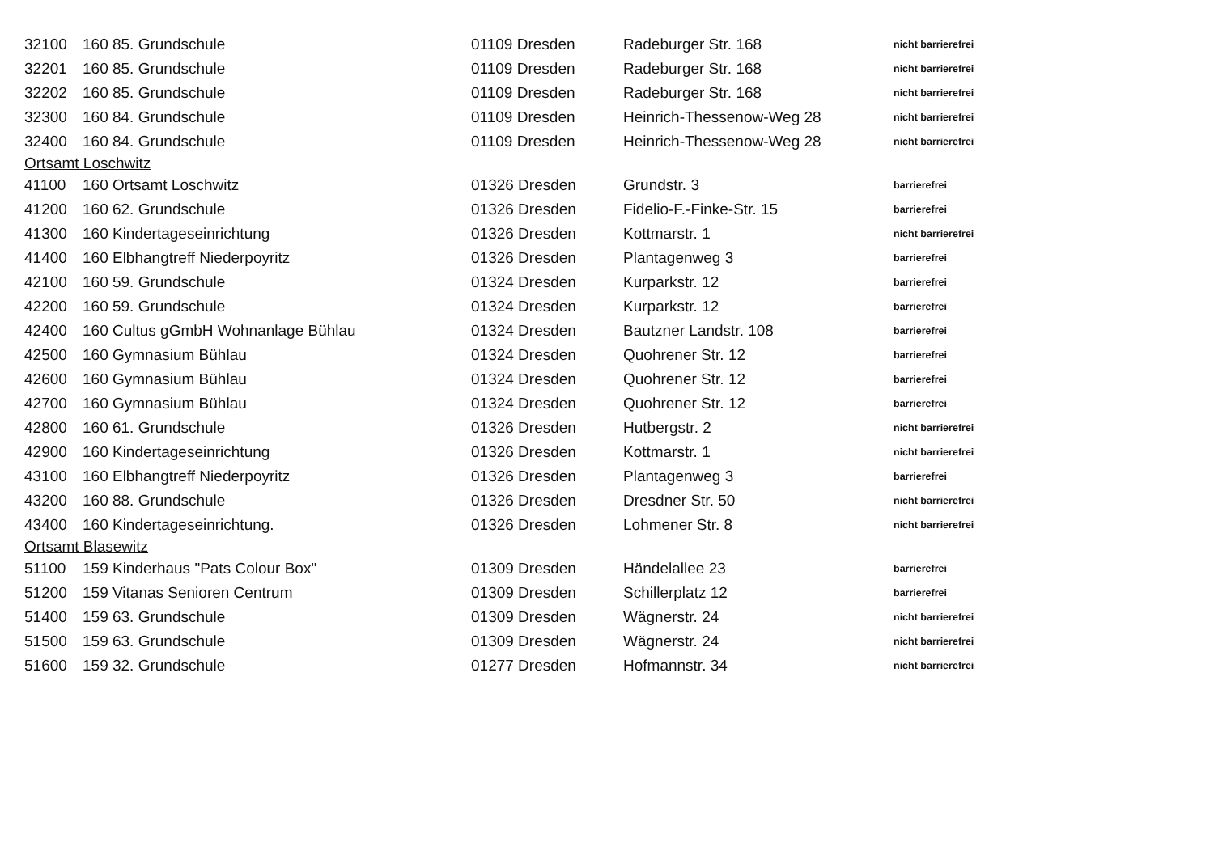| 32100 | 160 85. Grundschule | 01109 Dresden | Radeburger Str. 168 | nicht barrierefrei |
| 32201 | 160 85. Grundschule | 01109 Dresden | Radeburger Str. 168 | nicht barrierefrei |
| 32202 | 160 85. Grundschule | 01109 Dresden | Radeburger Str. 168 | nicht barrierefrei |
| 32300 | 160 84. Grundschule | 01109 Dresden | Heinrich-Thessenow-Weg 28 | nicht barrierefrei |
| 32400 | 160 84. Grundschule | 01109 Dresden | Heinrich-Thessenow-Weg 28 | nicht barrierefrei |
| Ortsamt Loschwitz | | | | |
| 41100 | 160 Ortsamt Loschwitz | 01326 Dresden | Grundstr. 3 | barrierefrei |
| 41200 | 160 62. Grundschule | 01326 Dresden | Fidelio-F.-Finke-Str. 15 | barrierefrei |
| 41300 | 160 Kindertageseinrichtung | 01326 Dresden | Kottmarstr. 1 | nicht barrierefrei |
| 41400 | 160 Elbhangtreff Niederpoyritz | 01326 Dresden | Plantagenweg 3 | barrierefrei |
| 42100 | 160 59. Grundschule | 01324 Dresden | Kurparkstr. 12 | barrierefrei |
| 42200 | 160 59. Grundschule | 01324 Dresden | Kurparkstr. 12 | barrierefrei |
| 42400 | 160 Cultus gGmbH Wohnanlage Bühlau | 01324 Dresden | Bautzner Landstr. 108 | barrierefrei |
| 42500 | 160 Gymnasium Bühlau | 01324 Dresden | Quohrener Str. 12 | barrierefrei |
| 42600 | 160 Gymnasium Bühlau | 01324 Dresden | Quohrener Str. 12 | barrierefrei |
| 42700 | 160 Gymnasium Bühlau | 01324 Dresden | Quohrener Str. 12 | barrierefrei |
| 42800 | 160 61. Grundschule | 01326 Dresden | Hutbergstr. 2 | nicht barrierefrei |
| 42900 | 160 Kindertageseinrichtung | 01326 Dresden | Kottmarstr. 1 | nicht barrierefrei |
| 43100 | 160 Elbhangtreff Niederpoyritz | 01326 Dresden | Plantagenweg 3 | barrierefrei |
| 43200 | 160 88. Grundschule | 01326 Dresden | Dresdner Str. 50 | nicht barrierefrei |
| 43400 | 160 Kindertageseinrichtung. | 01326 Dresden | Lohmener Str. 8 | nicht barrierefrei |
| Ortsamt Blasewitz | | | | |
| 51100 | 159 Kinderhaus "Pats Colour Box" | 01309 Dresden | Händelallee 23 | barrierefrei |
| 51200 | 159 Vitanas Senioren Centrum | 01309 Dresden | Schillerplatz 12 | barrierefrei |
| 51400 | 159 63. Grundschule | 01309 Dresden | Wägnerstr. 24 | nicht barrierefrei |
| 51500 | 159 63. Grundschule | 01309 Dresden | Wägnerstr. 24 | nicht barrierefrei |
| 51600 | 159 32. Grundschule | 01277 Dresden | Hofmannstr. 34 | nicht barrierefrei |